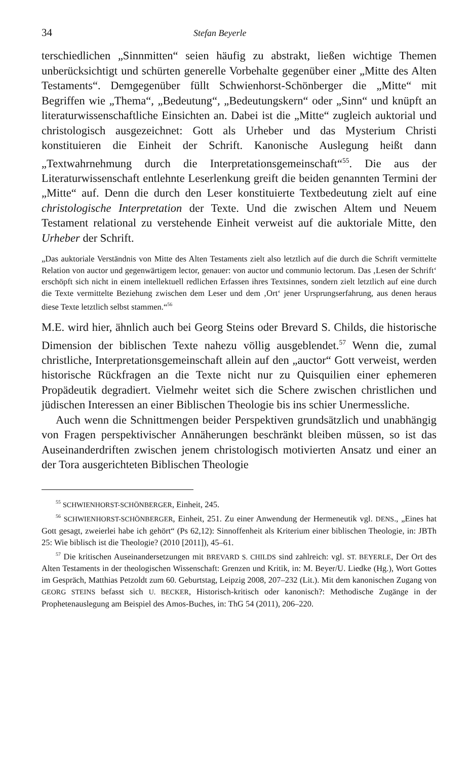34 Stefan Beyerle
terschiedlichen „Sinnmitten“ seien häufig zu abstrakt, ließen wichtige Themen unberücksichtigt und schürten generelle Vorbehalte gegenüber einer „Mitte des Alten Testaments“. Demgegenüber füllt Schwienhorst-Schönberger die „Mitte“ mit Begriffen wie „Thema“, „Bedeutung“, „Bedeutungskern“ oder „Sinn“ und knüpft an literaturwissenschaftliche Einsichten an. Dabei ist die „Mitte“ zugleich auktorial und christologisch ausgezeichnet: Gott als Urheber und das Mysterium Christi konstituieren die Einheit der Schrift. Kanonische Auslegung heißt dann „Textwahrnehmung durch die Interpretationsgemeinschaft“<sup>55</sup>. Die aus der Literaturwissenschaft entlehnte Leserlenkung greift die beiden genannten Termini der „Mitte“ auf. Denn die durch den Leser konstituierte Textbedeutung zielt auf eine christologische Interpretation der Texte. Und die zwischen Altem und Neuem Testament relational zu verstehende Einheit verweist auf die auktoriale Mitte, den Urheber der Schrift.
„Das auktoriale Verständnis von Mitte des Alten Testaments zielt also letztlich auf die durch die Schrift vermittelte Relation von auctor und gegenwärtigem lector, genauer: von auctor und communio lectorum. Das ‚Lesen der Schrift‘ erschöpft sich nicht in einem intellektuell redlichen Erfassen ihres Textsinnes, sondern zielt letztlich auf eine durch die Texte vermittelte Beziehung zwischen dem Leser und dem ‚Ort‘ jener Ursprungserfahrung, aus denen heraus diese Texte letztlich selbst stammen.“<sup>56</sup>
M.E. wird hier, ähnlich auch bei Georg Steins oder Brevard S. Childs, die historische Dimension der biblischen Texte nahezu völlig ausgeblendet.<sup>57</sup> Wenn die, zumal christliche, Interpretationsgemeinschaft allein auf den „auctor“ Gott verweist, werden historische Rückfragen an die Texte nicht nur zu Quisquilien einer ephemeren Propädeutik degradiert. Vielmehr weitet sich die Schere zwischen christlichen und jüdischen Interessen an einer Biblischen Theologie bis ins schier Unermessliche.
Auch wenn die Schnittmengen beider Perspektiven grundsätzlich und unabhängig von Fragen perspektivischer Annäherungen beschränkt bleiben müssen, so ist das Auseinanderdriften zwischen jenem christologisch motivierten Ansatz und einer an der Tora ausgerichteten Biblischen Theologie
<sup>55</sup> SCHWIENHORST-SCHÖNBERGER, Einheit, 245.
<sup>56</sup> SCHWIENHORST-SCHÖNBERGER, Einheit, 251. Zu einer Anwendung der Hermeneutik vgl. DENS., „Eines hat Gott gesagt, zweierlei habe ich gehört“ (Ps 62,12): Sinnoffenheit als Kriterium einer biblischen Theologie, in: JBTh 25: Wie biblisch ist die Theologie? (2010 [2011]), 45–61.
<sup>57</sup> Die kritischen Auseinandersetzungen mit BREVARD S. CHILDS sind zahlreich: vgl. ST. BEYERLE, Der Ort des Alten Testaments in der theologischen Wissenschaft: Grenzen und Kritik, in: M. Beyer/U. Liedke (Hg.), Wort Gottes im Gespräch, Matthias Petzoldt zum 60. Geburtstag, Leipzig 2008, 207–232 (Lit.). Mit dem kanonischen Zugang von GEORG STEINS befasst sich U. BECKER, Historisch-kritisch oder kanonisch?: Methodische Zugänge in der Prophetenauslegung am Beispiel des Amos-Buches, in: ThG 54 (2011), 206–220.